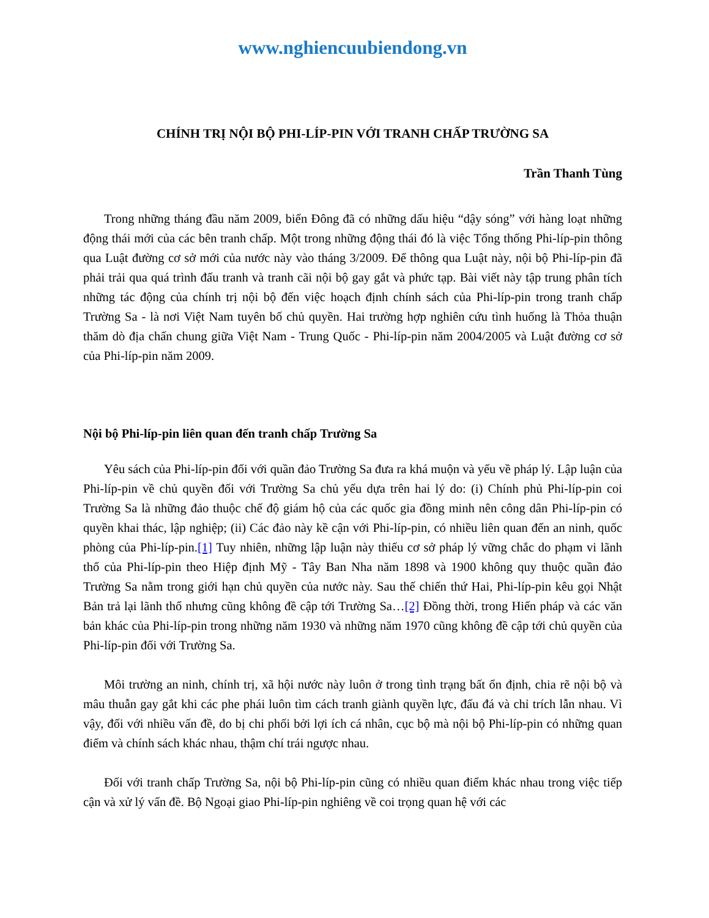www.nghiencuubiendong.vn
CHÍNH TRỊ NỘI BỘ PHI-LÍP-PIN VỚI TRANH CHẤP TRƯỜNG SA
Trần Thanh Tùng
Trong những tháng đầu năm 2009, biển Đông đã có những dấu hiệu “dậy sóng” với hàng loạt những động thái mới của các bên tranh chấp. Một trong những động thái đó là việc Tổng thống Phi-líp-pin thông qua Luật đường cơ sở mới của nước này vào tháng 3/2009. Để thông qua Luật này, nội bộ Phi-líp-pin đã phải trải qua quá trình đấu tranh và tranh cãi nội bộ gay gắt và phức tạp. Bài viết này tập trung phân tích những tác động của chính trị nội bộ đến việc hoạch định chính sách của Phi-líp-pin trong tranh chấp Trường Sa - là nơi Việt Nam tuyên bố chủ quyền. Hai trường hợp nghiên cứu tình huống là Thỏa thuận thăm dò địa chấn chung giữa Việt Nam - Trung Quốc - Phi-líp-pin năm 2004/2005 và Luật đường cơ sở của Phi-líp-pin năm 2009.
Nội bộ Phi-líp-pin liên quan đến tranh chấp Trường Sa
Yêu sách của Phi-líp-pin đối với quần đảo Trường Sa đưa ra khá muộn và yếu về pháp lý. Lập luận của Phi-líp-pin về chủ quyền đối với Trường Sa chủ yếu dựa trên hai lý do: (i) Chính phủ Phi-líp-pin coi Trường Sa là những đảo thuộc chế độ giám hộ của các quốc gia đồng minh nên công dân Phi-líp-pin có quyền khai thác, lập nghiệp; (ii) Các đảo này kề cận với Phi-líp-pin, có nhiều liên quan đến an ninh, quốc phòng của Phi-líp-pin.[1] Tuy nhiên, những lập luận này thiếu cơ sở pháp lý vững chắc do phạm vi lãnh thổ của Phi-líp-pin theo Hiệp định Mỹ - Tây Ban Nha năm 1898 và 1900 không quy thuộc quần đảo Trường Sa nằm trong giới hạn chủ quyền của nước này. Sau thế chiến thứ Hai, Phi-líp-pin kêu gọi Nhật Bản trả lại lãnh thổ nhưng cũng không đề cập tới Trường Sa…[2] Đồng thời, trong Hiến pháp và các văn bản khác của Phi-líp-pin trong những năm 1930 và những năm 1970 cũng không đề cập tới chủ quyền của Phi-líp-pin đối với Trường Sa.
Môi trường an ninh, chính trị, xã hội nước này luôn ở trong tình trạng bất ổn định, chia rẽ nội bộ và mâu thuẫn gay gắt khi các phe phái luôn tìm cách tranh giành quyền lực, đấu đá và chỉ trích lẫn nhau. Vì vậy, đối với nhiều vấn đề, do bị chi phối bởi lợi ích cá nhân, cục bộ mà nội bộ Phi-líp-pin có những quan điểm và chính sách khác nhau, thậm chí trái ngược nhau.
Đối với tranh chấp Trường Sa, nội bộ Phi-líp-pin cũng có nhiều quan điểm khác nhau trong việc tiếp cận và xử lý vấn đề. Bộ Ngoại giao Phi-líp-pin nghiêng về coi trọng quan hệ với các